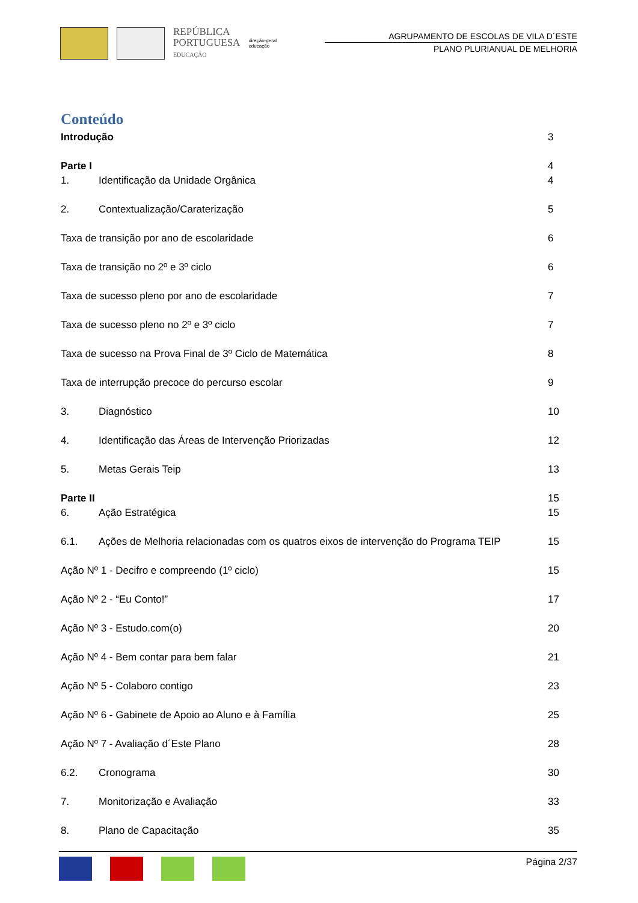REPÚBLICA
PORTUGUESA
EDUCAÇÃO
direção-geral
educação
AGRUPAMENTO DE ESCOLAS DE VILA D´ESTE
PLANO PLURIANUAL DE MELHORIA
Conteúdo
Introdução 3
Parte I 4
1. Identificação da Unidade Orgânica 4
2. Contextualização/Caraterização 5
Taxa de transição por ano de escolaridade 6
Taxa de transição no 2º e 3º ciclo 6
Taxa de sucesso pleno por ano de escolaridade 7
Taxa de sucesso pleno no 2º e 3º ciclo 7
Taxa de sucesso na Prova Final de 3º Ciclo de Matemática 8
Taxa de interrupção precoce do percurso escolar 9
3. Diagnóstico 10
4. Identificação das Áreas de Intervenção Priorizadas 12
5. Metas Gerais Teip 13
Parte II 15
6. Ação Estratégica 15
6.1. Ações de Melhoria relacionadas com os quatros eixos de intervenção do Programa TEIP 15
Ação Nº 1 - Decifro e compreendo (1º ciclo) 15
Ação Nº 2 - “Eu Conto!” 17
Ação Nº 3 - Estudo.com(o) 20
Ação Nº 4 - Bem contar para bem falar 21
Ação Nº 5 - Colaboro contigo 23
Ação Nº 6 - Gabinete de Apoio ao Aluno e à Família 25
Ação Nº 7 - Avaliação d´Este Plano 28
6.2. Cronograma 30
7. Monitorização e Avaliação 33
8. Plano de Capacitação 35
Página 2/37